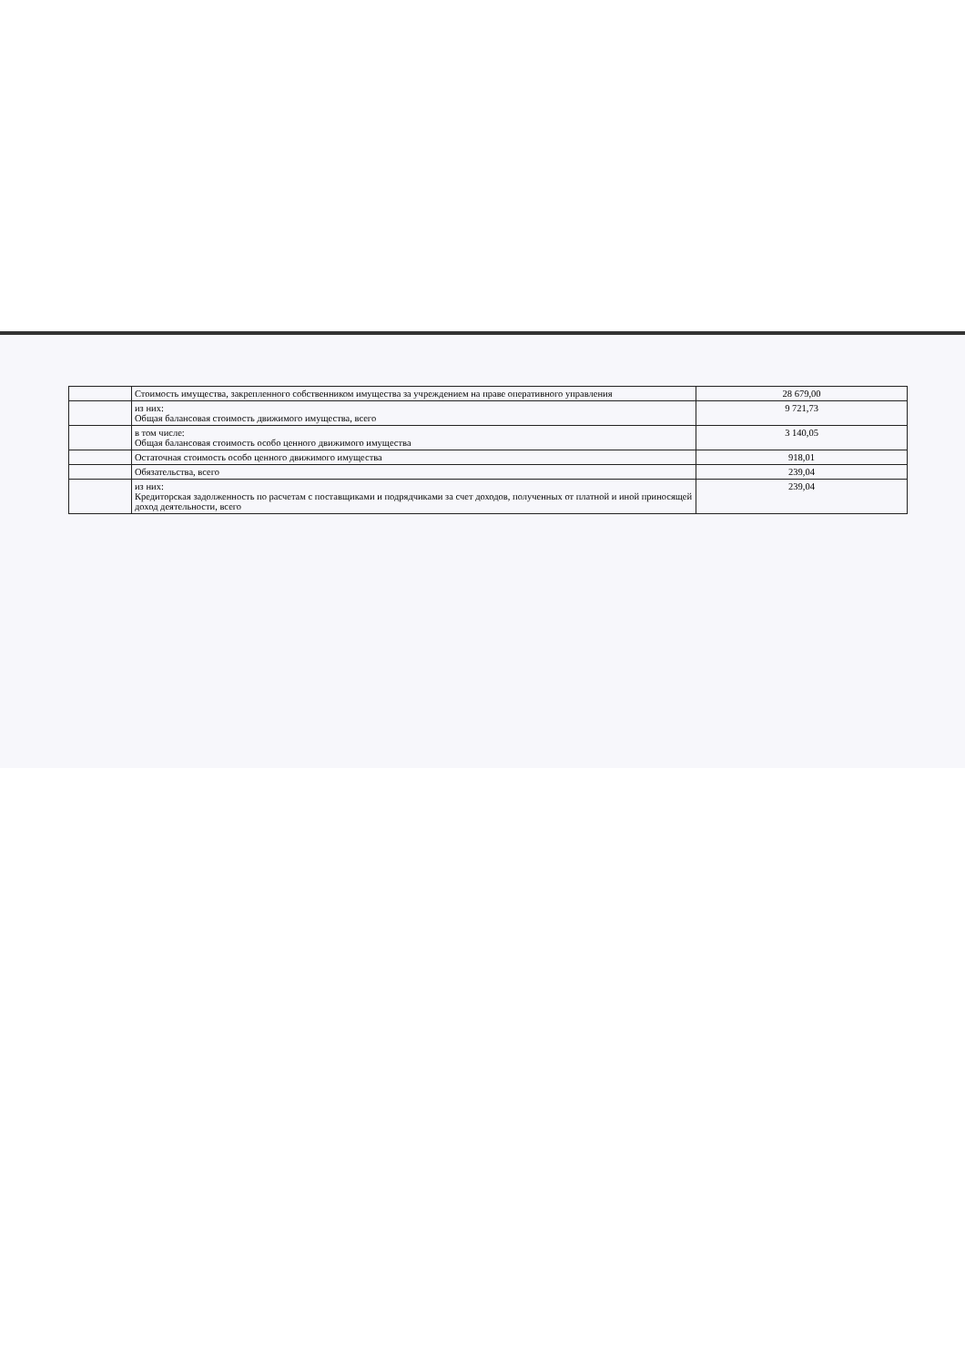| | Стоимость имущества, закрепленного собственником имущества за учреждением на праве оперативного управления | 28 679,00 |
| | из них: Общая балансовая стоимость движимого имущества, всего | 9 721,73 |
| | в том числе: Общая балансовая стоимость особо ценного движимого имущества | 3 140,05 |
| | Остаточная стоимость особо ценного движимого имущества | 918,01 |
| | Обязательства, всего | 239,04 |
| | из них: Кредиторская задолженность по расчетам с поставщиками и подрядчиками за счет доходов, полученных от платной и иной приносящей доход деятельности, всего | 239,04 |